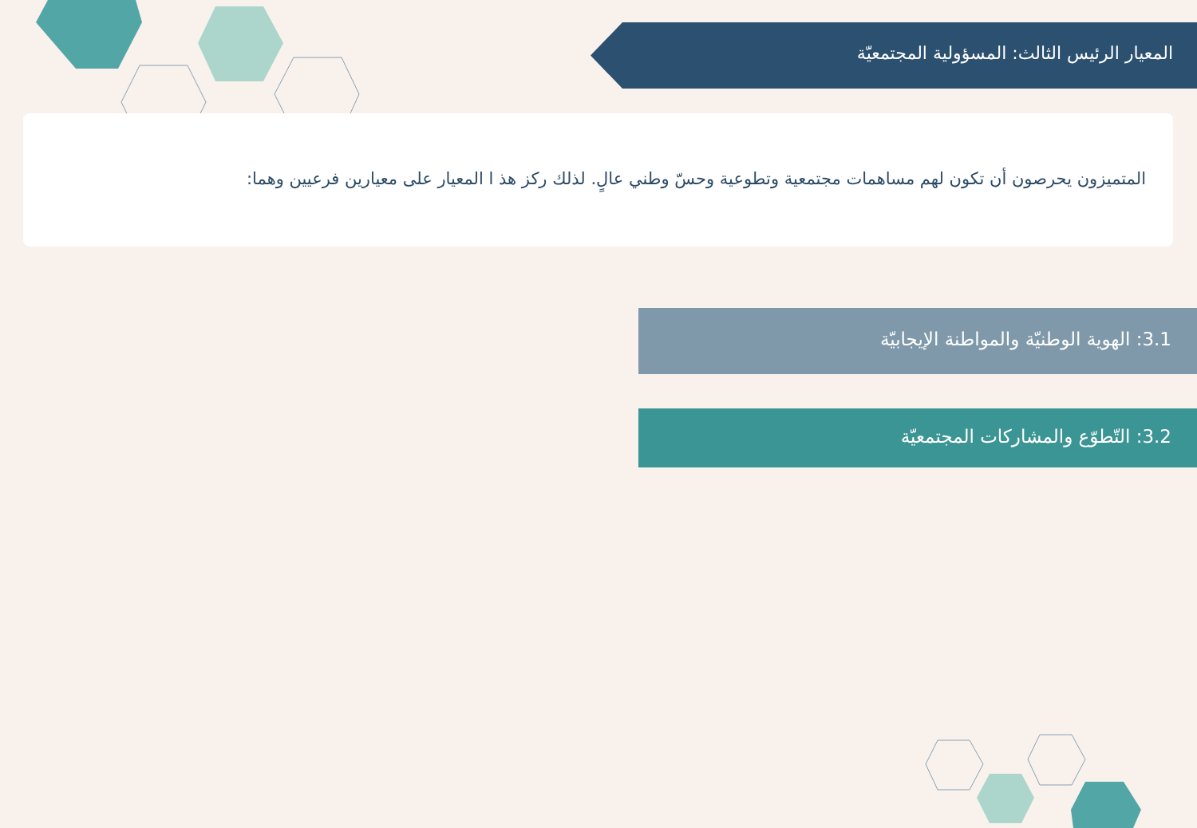المعيار الرئيس الثالث: المسؤولية المجتمعيّة
المتميزون يحرصون أن تكون لهم مساهمات مجتمعية وتطوعية وحسّ وطني عالٍ. لذلك ركز هذ ا المعيار على معيارين فرعيين وهما:
3.1: الهوية الوطنيّة والمواطنة الإيجابيّة
3.2: التّطوّع والمشاركات المجتمعيّة